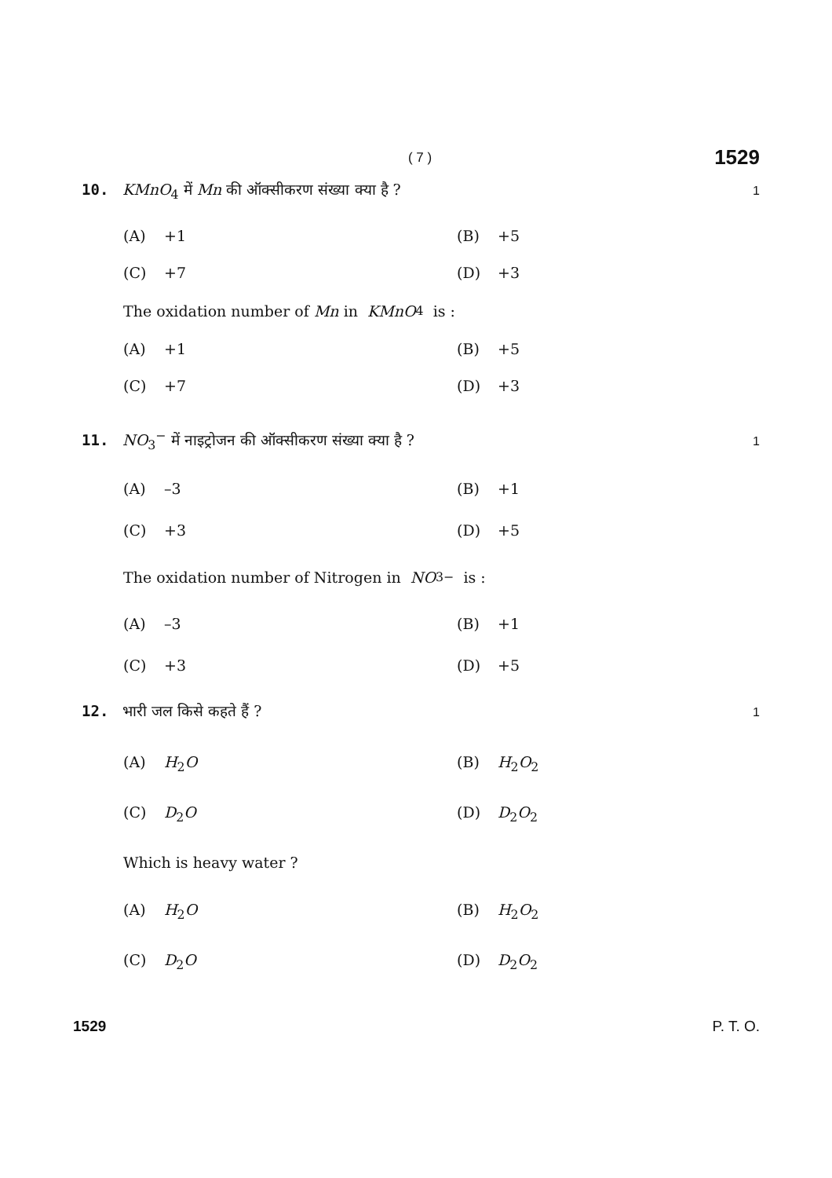( 7 ) 1529
10. KMnO<sub>4</sub> में Mn की ऑक्सीकरण संख्या क्या है ? 1
(A) +1 (B) +5
(C) +7 (D) +3
The oxidation number of Mn in KMnO<sub>4</sub> is :
(A) +1 (B) +5
(C) +7 (D) +3
11. NO<sub>3</sub><sup>−</sup> में नाइट्रोजन की ऑक्सीकरण संख्या क्या है ? 1
(A) –3 (B) +1
(C) +3 (D) +5
The oxidation number of Nitrogen in NO<sub>3</sub><sup>−</sup> is :
(A) –3 (B) +1
(C) +3 (D) +5
12. भारी जल किसे कहते हैं ? 1
(A) H<sub>2</sub>O (B) H<sub>2</sub>O<sub>2</sub>
(C) D<sub>2</sub>O (D) D<sub>2</sub>O<sub>2</sub>
Which is heavy water ?
(A) H<sub>2</sub>O (B) H<sub>2</sub>O<sub>2</sub>
(C) D<sub>2</sub>O (D) D<sub>2</sub>O<sub>2</sub>
1529 P. T. O.